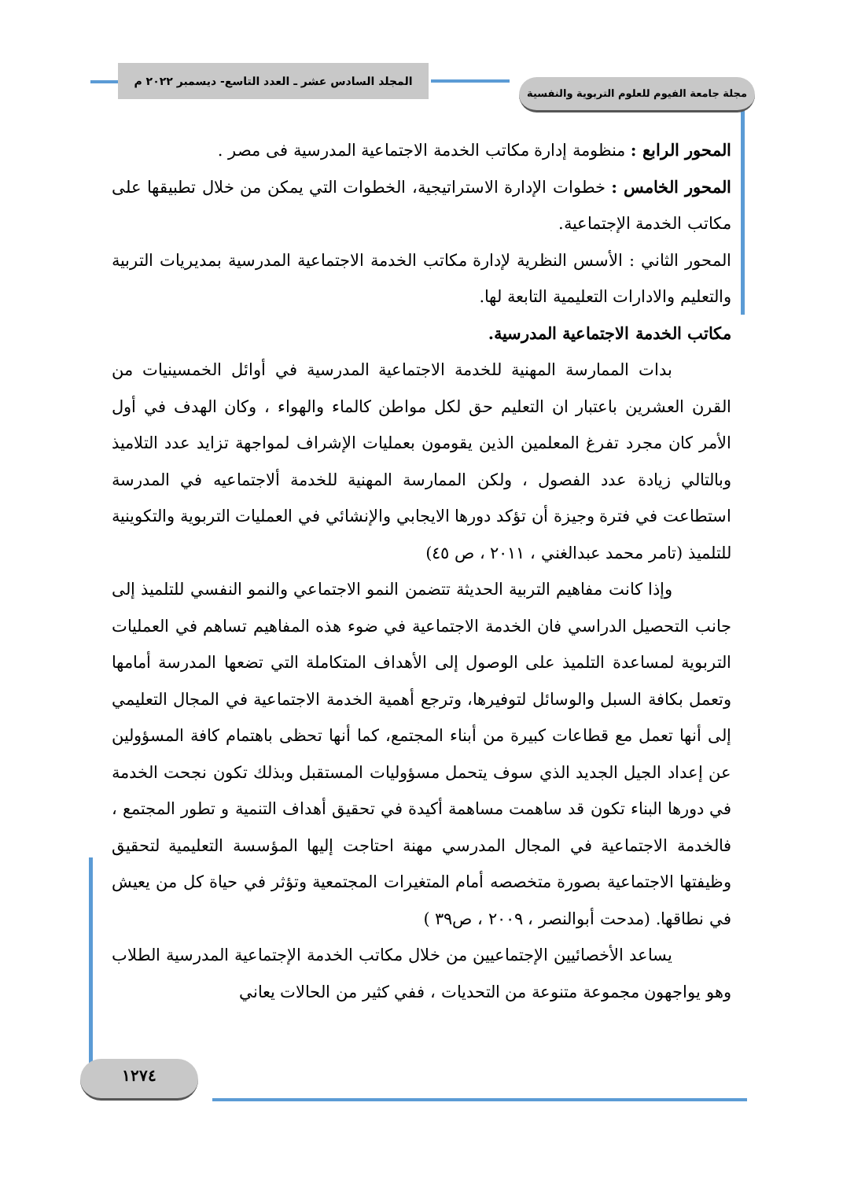المجلد السادس عشر ـ العدد التاسع- ديسمبر ٢٠٢٢ م
مجلة جامعة الفيوم للعلوم التربوية والنفسية
المحور الرابع : منظومة إدارة مكاتب الخدمة الاجتماعية المدرسية فى مصر .
المحور الخامس : خطوات الإدارة الاستراتيجية، الخطوات التي يمكن من خلال تطبيقها على مكاتب الخدمة الإجتماعية.
المحور الثاني : الأسس النظرية لإدارة مكاتب الخدمة الاجتماعية المدرسية بمديريات التربية والتعليم والادارات التعليمية التابعة لها.
مكاتب الخدمة الاجتماعية المدرسية.
بدات الممارسة المهنية للخدمة الاجتماعية المدرسية في أوائل الخمسينيات من القرن العشرين باعتبار ان التعليم حق لكل مواطن كالماء والهواء ، وكان الهدف في أول الأمر كان مجرد تفرغ المعلمين الذين يقومون بعمليات الإشراف لمواجهة تزايد عدد التلاميذ وبالتالي زيادة عدد الفصول ، ولكن الممارسة المهنية للخدمة ألاجتماعيه في المدرسة استطاعت في فترة وجيزة أن تؤكد دورها الايجابي والإنشائي في العمليات التربوية والتكوينية للتلميذ (تامر محمد عبدالغني ، ٢٠١١ ، ص ٤٥)
وإذا كانت مفاهيم التربية الحديثة تتضمن النمو الاجتماعي والنمو النفسي للتلميذ إلى جانب التحصيل الدراسي فان الخدمة الاجتماعية في ضوء هذه المفاهيم تساهم في العمليات التربوية لمساعدة التلميذ على الوصول إلى الأهداف المتكاملة التي تضعها المدرسة أمامها وتعمل بكافة السبل والوسائل لتوفيرها، وترجع أهمية الخدمة الاجتماعية في المجال التعليمي إلى أنها تعمل مع قطاعات كبيرة من أبناء المجتمع، كما أنها تحظى باهتمام كافة المسؤولين عن إعداد الجيل الجديد الذي سوف يتحمل مسؤوليات المستقبل وبذلك تكون نجحت الخدمة في دورها البناء تكون قد ساهمت مساهمة أكيدة في تحقيق أهداف التنمية و تطور المجتمع ، فالخدمة الاجتماعية في المجال المدرسي مهنة احتاجت إليها المؤسسة التعليمية لتحقيق وظيفتها الاجتماعية بصورة متخصصه أمام المتغيرات المجتمعية وتؤثر في حياة كل من يعيش في نطاقها. (مدحت أبوالنصر ، ٢٠٠٩ ، ص٣٩ )
يساعد الأخصائيين الإجتماعيين من خلال مكاتب الخدمة الإجتماعية المدرسية الطلاب وهو يواجهون مجموعة متنوعة من التحديات ، ففي كثير من الحالات يعاني
١٢٧٤